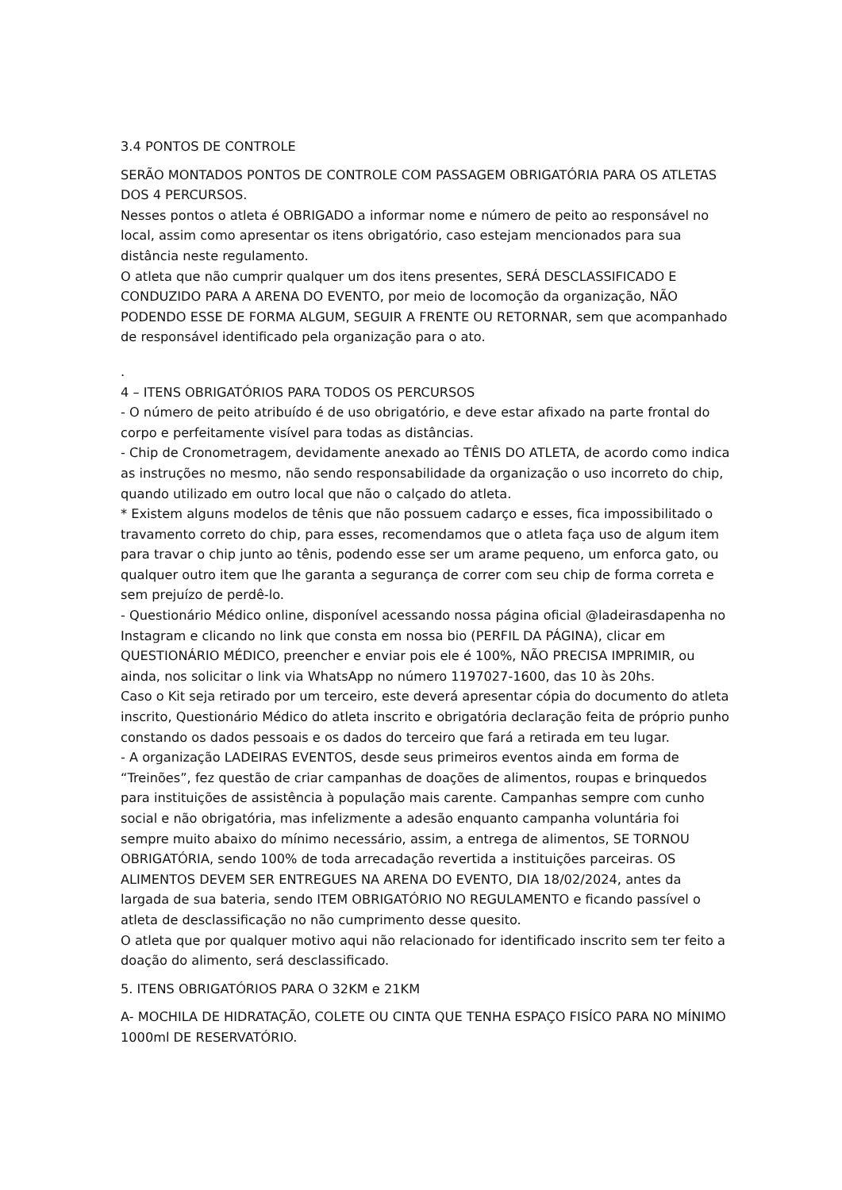3.4 PONTOS DE CONTROLE
SERÃO MONTADOS PONTOS DE CONTROLE COM PASSAGEM OBRIGATÓRIA PARA OS ATLETAS DOS 4 PERCURSOS.
Nesses pontos o atleta é OBRIGADO a informar nome e número de peito ao responsável no local, assim como apresentar os itens obrigatório, caso estejam mencionados para sua distância neste regulamento.
O atleta que não cumprir qualquer um dos itens presentes, SERÁ DESCLASSIFICADO E CONDUZIDO PARA A ARENA DO EVENTO, por meio de locomoção da organização, NÃO PODENDO ESSE DE FORMA ALGUM, SEGUIR A FRENTE OU RETORNAR, sem que acompanhado de responsável identificado pela organização para o ato.
.
4 – ITENS OBRIGATÓRIOS PARA TODOS OS PERCURSOS
- O número de peito atribuído é de uso obrigatório, e deve estar afixado na parte frontal do corpo e perfeitamente visível para todas as distâncias.
- Chip de Cronometragem, devidamente anexado ao TÊNIS DO ATLETA, de acordo como indica as instruções no mesmo, não sendo responsabilidade da organização o uso incorreto do chip, quando utilizado em outro local que não o calçado do atleta.
* Existem alguns modelos de tênis que não possuem cadarço e esses, fica impossibilitado o travamento correto do chip, para esses, recomendamos que o atleta faça uso de algum item para travar o chip junto ao tênis, podendo esse ser um arame pequeno, um enforca gato, ou qualquer outro item que lhe garanta a segurança de correr com seu chip de forma correta e sem prejuízo de perdê-lo.
- Questionário Médico online, disponível acessando nossa página oficial @ladeirasdapenha no Instagram e clicando no link que consta em nossa bio (PERFIL DA PÁGINA), clicar em QUESTIONÁRIO MÉDICO, preencher e enviar pois ele é 100%, NÃO PRECISA IMPRIMIR, ou ainda, nos solicitar o link via WhatsApp no número 1197027-1600, das 10 às 20hs.
Caso o Kit seja retirado por um terceiro, este deverá apresentar cópia do documento do atleta inscrito, Questionário Médico do atleta inscrito e obrigatória declaração feita de próprio punho constando os dados pessoais e os dados do terceiro que fará a retirada em teu lugar.
- A organização LADEIRAS EVENTOS, desde seus primeiros eventos ainda em forma de “Treinões”, fez questão de criar campanhas de doações de alimentos, roupas e brinquedos para instituições de assistência à população mais carente. Campanhas sempre com cunho social e não obrigatória, mas infelizmente a adesão enquanto campanha voluntária foi sempre muito abaixo do mínimo necessário, assim, a entrega de alimentos, SE TORNOU OBRIGATÓRIA, sendo 100% de toda arrecadação revertida a instituições parceiras. OS ALIMENTOS DEVEM SER ENTREGUES NA ARENA DO EVENTO, DIA 18/02/2024, antes da largada de sua bateria, sendo ITEM OBRIGATÓRIO NO REGULAMENTO e ficando passível o atleta de desclassificação no não cumprimento desse quesito.
O atleta que por qualquer motivo aqui não relacionado for identificado inscrito sem ter feito a doação do alimento, será desclassificado.
5. ITENS OBRIGATÓRIOS PARA O 32KM e 21KM
A- MOCHILA DE HIDRATAÇÃO, COLETE OU CINTA QUE TENHA ESPAÇO FISÍCO PARA NO MÍNIMO 1000ml DE RESERVATÓRIO.